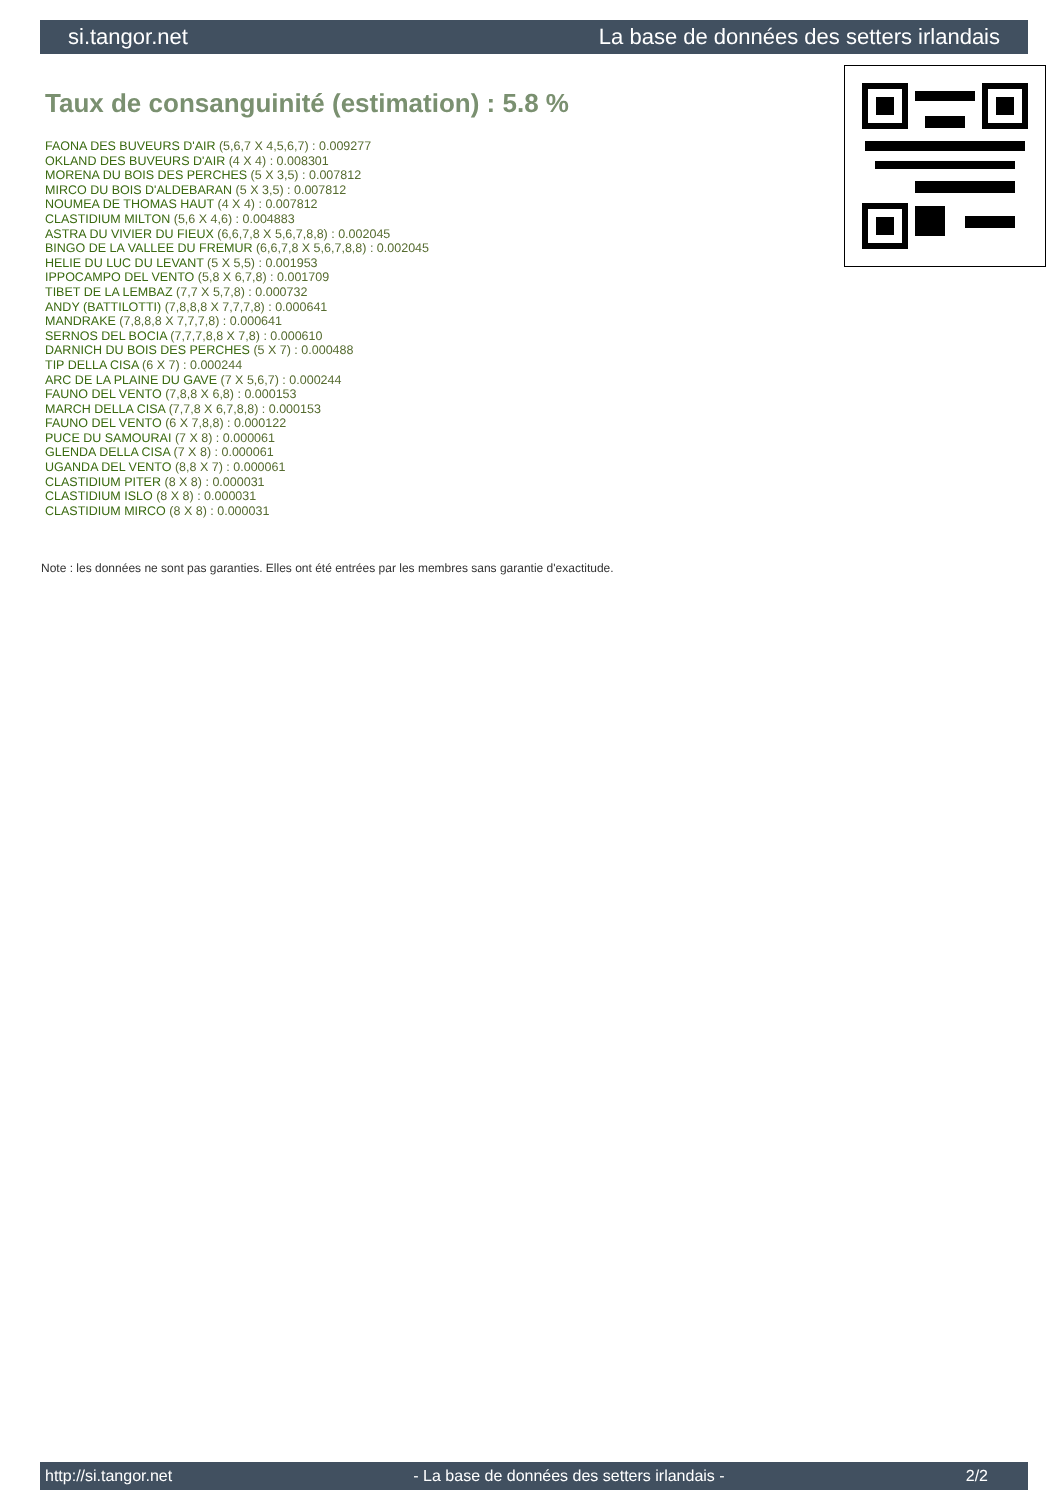si.tangor.net La base de données des setters irlandais
Taux de consanguinité (estimation) : 5.8 %
FAONA DES BUVEURS D'AIR (5,6,7 X 4,5,6,7) : 0.009277
OKLAND DES BUVEURS D'AIR (4 X 4) : 0.008301
MORENA DU BOIS DES PERCHES (5 X 3,5) : 0.007812
MIRCO DU BOIS D'ALDEBARAN (5 X 3,5) : 0.007812
NOUMEA DE THOMAS HAUT (4 X 4) : 0.007812
CLASTIDIUM MILTON (5,6 X 4,6) : 0.004883
ASTRA DU VIVIER DU FIEUX (6,6,7,8 X 5,6,7,8,8) : 0.002045
BINGO DE LA VALLEE DU FREMUR (6,6,7,8 X 5,6,7,8,8) : 0.002045
HELIE DU LUC DU LEVANT (5 X 5,5) : 0.001953
IPPOCAMPO DEL VENTO (5,8 X 6,7,8) : 0.001709
TIBET DE LA LEMBAZ (7,7 X 5,7,8) : 0.000732
ANDY (BATTILOTTI) (7,8,8,8 X 7,7,7,8) : 0.000641
MANDRAKE (7,8,8,8 X 7,7,7,8) : 0.000641
SERNOS DEL BOCIA (7,7,7,8,8 X 7,8) : 0.000610
DARNICH DU BOIS DES PERCHES (5 X 7) : 0.000488
TIP DELLA CISA (6 X 7) : 0.000244
ARC DE LA PLAINE DU GAVE (7 X 5,6,7) : 0.000244
FAUNO DEL VENTO (7,8,8 X 6,8) : 0.000153
MARCH DELLA CISA (7,7,8 X 6,7,8,8) : 0.000153
FAUNO DEL VENTO (6 X 7,8,8) : 0.000122
PUCE DU SAMOURAI (7 X 8) : 0.000061
GLENDA DELLA CISA (7 X 8) : 0.000061
UGANDA DEL VENTO (8,8 X 7) : 0.000061
CLASTIDIUM PITER (8 X 8) : 0.000031
CLASTIDIUM ISLO (8 X 8) : 0.000031
CLASTIDIUM MIRCO (8 X 8) : 0.000031
Note : les données ne sont pas garanties. Elles ont été entrées par les membres sans garantie d'exactitude.
http://si.tangor.net - La base de données des setters irlandais - 2/2